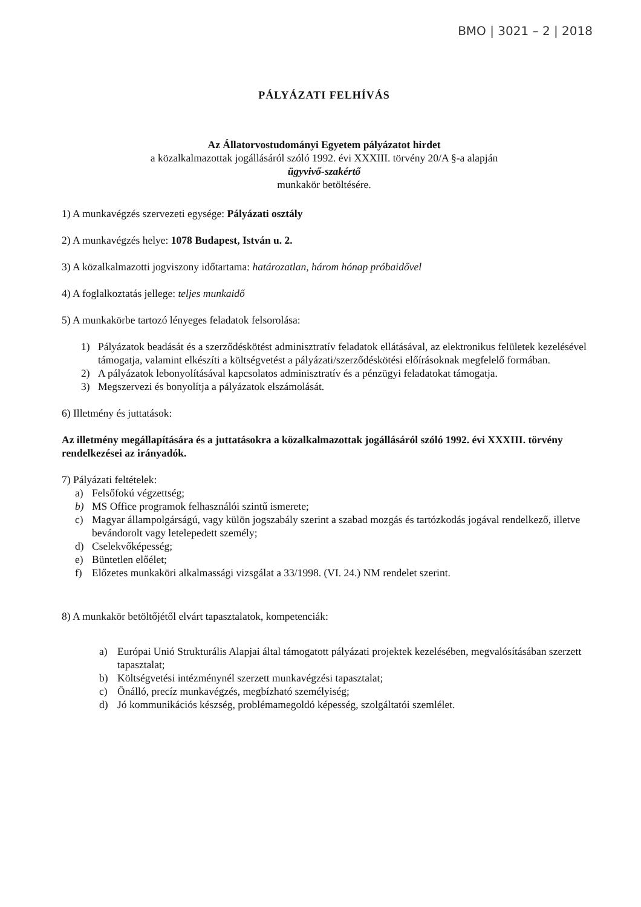BMO | 3021 – 2 | 2018
PÁLYÁZATI FELHÍVÁS
Az Állatorvostudományi Egyetem pályázatot hirdet
a közalkalmazottak jogállásáról szóló 1992. évi XXXIII. törvény 20/A §-a alapján
ügyvivő-szakértő
munkakör betöltésére.
1) A munkavégzés szervezeti egysége: Pályázati osztály
2) A munkavégzés helye: 1078 Budapest, István u. 2.
3) A közalkalmazotti jogviszony időtartama: határozatlan, három hónap próbaidővel
4) A foglalkoztatás jellege: teljes munkaidő
5) A munkakörbe tartozó lényeges feladatok felsorolása:
1) Pályázatok beadását és a szerződéskötést adminisztratív feladatok ellátásával, az elektronikus felületek kezelésével támogatja, valamint elkészíti a költségvetést a pályázati/szerződéskötési előírásoknak megfelelő formában.
2) A pályázatok lebonyolításával kapcsolatos adminisztratív és a pénzügyi feladatokat támogatja.
3) Megszervezi és bonyolítja a pályázatok elszámolását.
6) Illetmény és juttatások:
Az illetmény megállapítására és a juttatásokra a közalkalmazottak jogállásáról szóló 1992. évi XXXIII. törvény rendelkezései az irányadók.
7) Pályázati feltételek:
a) Felsőfokú végzettség;
b) MS Office programok felhasználói szintű ismerete;
c) Magyar állampolgárságú, vagy külön jogszabály szerint a szabad mozgás és tartózkodás jogával rendelkező, illetve bevándorolt vagy letelepedett személy;
d) Cselekvőképesség;
e) Büntetlen előélet;
f) Előzetes munkaköri alkalmassági vizsgálat a 33/1998. (VI. 24.) NM rendelet szerint.
8) A munkakör betöltőjétől elvárt tapasztalatok, kompetenciák:
a) Európai Unió Strukturális Alapjai által támogatott pályázati projektek kezelésében, megvalósításában szerzett tapasztalat;
b) Költségvetési intézménynél szerzett munkavégzési tapasztalat;
c) Önálló, precíz munkavégzés, megbízható személyiség;
d) Jó kommunikációs készség, problémamegoldó képesség, szolgáltatói szemlélet.